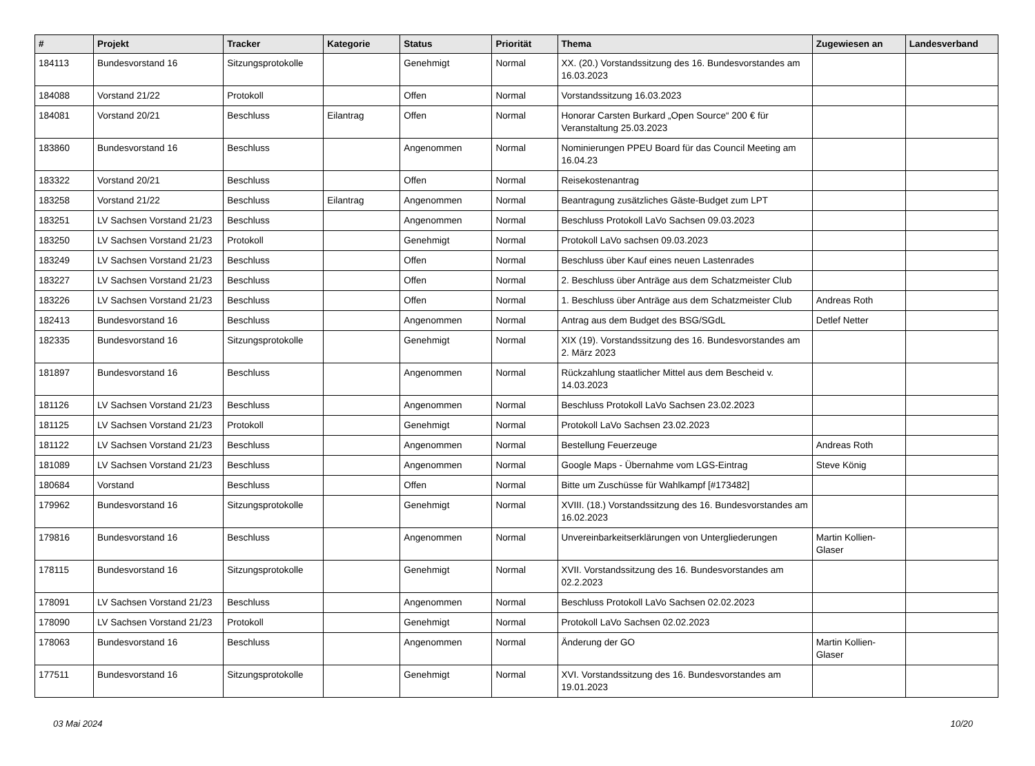| # | Projekt | Tracker | Kategorie | Status | Priorität | Thema | Zugewiesen an | Landesverband |
| --- | --- | --- | --- | --- | --- | --- | --- | --- |
| 184113 | Bundesvorstand 16 | Sitzungsprotokolle | | Genehmigt | Normal | XX. (20.) Vorstandssitzung des 16. Bundesvorstandes am 16.03.2023 | | |
| 184088 | Vorstand 21/22 | Protokoll | | Offen | Normal | Vorstandssitzung 16.03.2023 | | |
| 184081 | Vorstand 20/21 | Beschluss | Eilantrag | Offen | Normal | Honorar Carsten Burkard „Open Source“ 200 € für Veranstaltung 25.03.2023 | | |
| 183860 | Bundesvorstand 16 | Beschluss | | Angenommen | Normal | Nominierungen PPEU Board für das Council Meeting am 16.04.23 | | |
| 183322 | Vorstand 20/21 | Beschluss | | Offen | Normal | Reisekostenantrag | | |
| 183258 | Vorstand 21/22 | Beschluss | Eilantrag | Angenommen | Normal | Beantragung zusätzliches Gäste-Budget zum LPT | | |
| 183251 | LV Sachsen Vorstand 21/23 | Beschluss | | Angenommen | Normal | Beschluss Protokoll LaVo Sachsen 09.03.2023 | | |
| 183250 | LV Sachsen Vorstand 21/23 | Protokoll | | Genehmigt | Normal | Protokoll LaVo sachsen 09.03.2023 | | |
| 183249 | LV Sachsen Vorstand 21/23 | Beschluss | | Offen | Normal | Beschluss über Kauf eines neuen Lastenrades | | |
| 183227 | LV Sachsen Vorstand 21/23 | Beschluss | | Offen | Normal | 2. Beschluss über Anträge aus dem Schatzmeister Club | | |
| 183226 | LV Sachsen Vorstand 21/23 | Beschluss | | Offen | Normal | 1. Beschluss über Anträge aus dem Schatzmeister Club | Andreas Roth | |
| 182413 | Bundesvorstand 16 | Beschluss | | Angenommen | Normal | Antrag aus dem Budget des BSG/SGdL | Detlef Netter | |
| 182335 | Bundesvorstand 16 | Sitzungsprotokolle | | Genehmigt | Normal | XIX (19). Vorstandssitzung des 16. Bundesvorstandes am 2. März 2023 | | |
| 181897 | Bundesvorstand 16 | Beschluss | | Angenommen | Normal | Rückzahlung staatlicher Mittel aus dem Bescheid v. 14.03.2023 | | |
| 181126 | LV Sachsen Vorstand 21/23 | Beschluss | | Angenommen | Normal | Beschluss Protokoll LaVo Sachsen 23.02.2023 | | |
| 181125 | LV Sachsen Vorstand 21/23 | Protokoll | | Genehmigt | Normal | Protokoll LaVo Sachsen 23.02.2023 | | |
| 181122 | LV Sachsen Vorstand 21/23 | Beschluss | | Angenommen | Normal | Bestellung Feuerzeuge | Andreas Roth | |
| 181089 | LV Sachsen Vorstand 21/23 | Beschluss | | Angenommen | Normal | Google Maps - Übernahme vom LGS-Eintrag | Steve König | |
| 180684 | Vorstand | Beschluss | | Offen | Normal | Bitte um Zuschüsse für Wahlkampf [#173482] | | |
| 179962 | Bundesvorstand 16 | Sitzungsprotokolle | | Genehmigt | Normal | XVIII. (18.) Vorstandssitzung des 16. Bundesvorstandes am 16.02.2023 | | |
| 179816 | Bundesvorstand 16 | Beschluss | | Angenommen | Normal | Unvereinbarkeitserklärungen von Untergliederungen | Martin Kollien-Glaser | |
| 178115 | Bundesvorstand 16 | Sitzungsprotokolle | | Genehmigt | Normal | XVII. Vorstandssitzung des 16. Bundesvorstandes am 02.2.2023 | | |
| 178091 | LV Sachsen Vorstand 21/23 | Beschluss | | Angenommen | Normal | Beschluss Protokoll LaVo Sachsen 02.02.2023 | | |
| 178090 | LV Sachsen Vorstand 21/23 | Protokoll | | Genehmigt | Normal | Protokoll LaVo Sachsen 02.02.2023 | | |
| 178063 | Bundesvorstand 16 | Beschluss | | Angenommen | Normal | Änderung der GO | Martin Kollien-Glaser | |
| 177511 | Bundesvorstand 16 | Sitzungsprotokolle | | Genehmigt | Normal | XVI. Vorstandssitzung des 16. Bundesvorstandes am 19.01.2023 | | |
03 Mai 2024 10/20